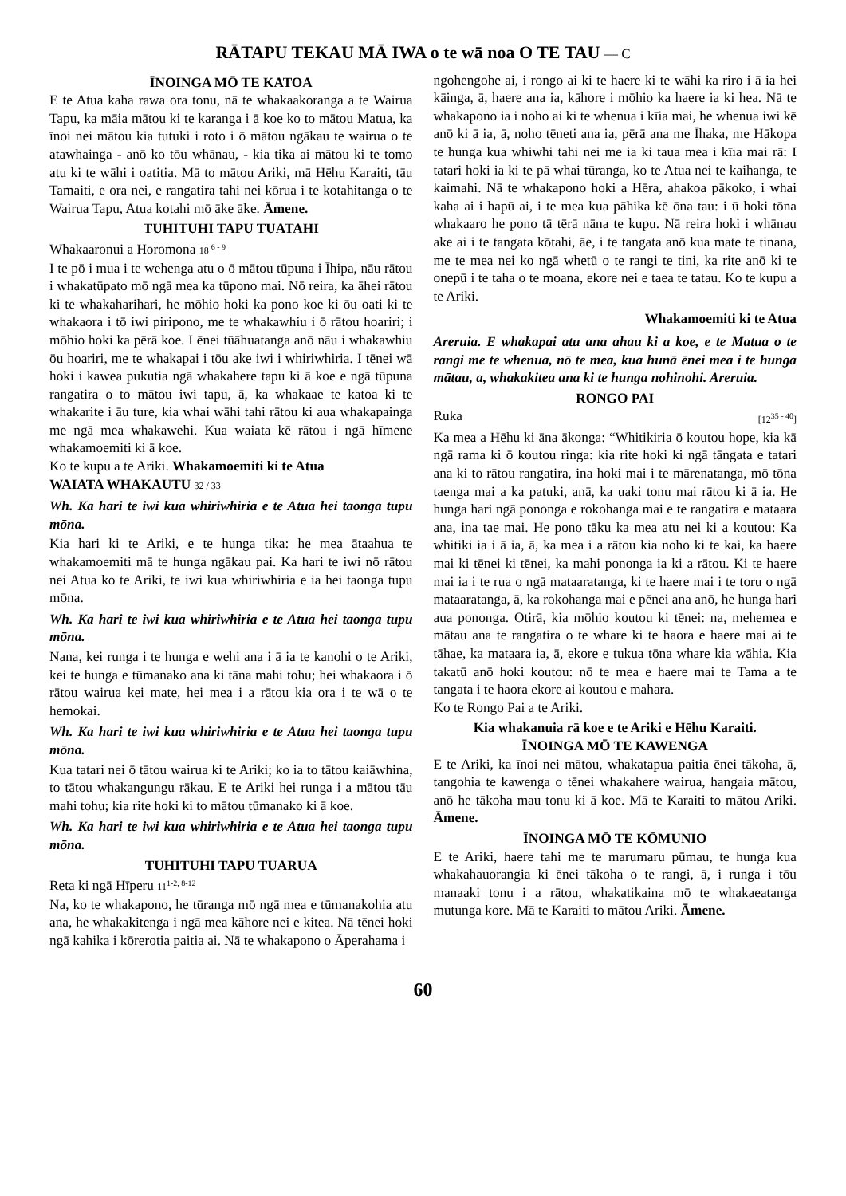RĀTAPU TEKAU MĀ IWA o te wā noa O TE TAU — C
ĪNOINGA MŌ TE KATOA
E te Atua kaha rawa ora tonu, nā te whakaakoranga a te Wairua Tapu, ka māia mātou ki te karanga i ā koe ko to mātou Matua, ka īnoi nei mātou kia tutuki i roto i ō mātou ngākau te wairua o te atawhainga - anō ko tōu whānau, - kia tika ai mātou ki te tomo atu ki te wāhi i oatitia. Mā to mātou Ariki, mā Hēhu Karaiti, tāu Tamaiti, e ora nei, e rangatira tahi nei kōrua i te kotahitanga o te Wairua Tapu, Atua kotahi mō āke āke. Āmene.
TUHITUHI TAPU TUATAHI
Whakaaronui a Horomona 18 <sup>6 - 9</sup>
I te pō i mua i te wehenga atu o ō mātou tūpuna i Īhipa, nāu rātou i whakatūpato mō ngā mea ka tūpono mai. Nō reira, ka āhei rātou ki te whakaharihari, he mōhio hoki ka pono koe ki ōu oati ki te whakaora i tō iwi piripono, me te whakawhiu i ō rātou hoariri; i mōhio hoki ka pērā koe. I ēnei tūāhuatanga anō nāu i whakawhiu ōu hoariri, me te whakapai i tōu ake iwi i whiriwhiria. I tēnei wā hoki i kawea pukutia ngā whakahere tapu ki ā koe e ngā tūpuna rangatira o to mātou iwi tapu, ā, ka whakaae te katoa ki te whakarite i āu ture, kia whai wāhi tahi rātou ki aua whakapainga me ngā mea whakawehi. Kua waiata kē rātou i ngā hīmene whakamoemiti ki ā koe.
Ko te kupu a te Ariki. Whakamoemiti ki te Atua
WAIATA WHAKAUTU 32 / 33
Wh. Ka hari te iwi kua whiriwhiria e te Atua hei taonga tupu mōna.
Kia hari ki te Ariki, e te hunga tika: he mea ātaahua te whakamoemiti mā te hunga ngākau pai. Ka hari te iwi nō rātou nei Atua ko te Ariki, te iwi kua whiriwhiria e ia hei taonga tupu mōna.
Wh. Ka hari te iwi kua whiriwhiria e te Atua hei taonga tupu mōna.
Nana, kei runga i te hunga e wehi ana i ā ia te kanohi o te Ariki, kei te hunga e tūmanako ana ki tāna mahi tohu; hei whakaora i ō rātou wairua kei mate, hei mea i a rātou kia ora i te wā o te hemokai.
Wh. Ka hari te iwi kua whiriwhiria e te Atua hei taonga tupu mōna.
Kua tatari nei ō tātou wairua ki te Ariki; ko ia to tātou kaiāwhina, to tātou whakangungu rākau. E te Ariki hei runga i a mātou tāu mahi tohu; kia rite hoki ki to mātou tūmanako ki ā koe.
Wh. Ka hari te iwi kua whiriwhiria e te Atua hei taonga tupu mōna.
TUHITUHI TAPU TUARUA
Reta ki ngā Hīperu 11<sup>1-2, 8-12</sup>
Na, ko te whakapono, he tūranga mō ngā mea e tūmanakohia atu ana, he whakakitenga i ngā mea kāhore nei e kitea. Nā tēnei hoki ngā kahika i kōrerotia paitia ai. Nā te whakapono o Āperahama i
ngohengohe ai, i rongo ai ki te haere ki te wāhi ka riro i ā ia hei kāinga, ā, haere ana ia, kāhore i mōhio ka haere ia ki hea. Nā te whakapono ia i noho ai ki te whenua i kīia mai, he whenua iwi kē anō ki ā ia, ā, noho tēneti ana ia, pērā ana me Īhaka, me Hākopa te hunga kua whiwhi tahi nei me ia ki taua mea i kīia mai rā: I tatari hoki ia ki te pā whai tūranga, ko te Atua nei te kaihanga, te kaimahi. Nā te whakapono hoki a Hēra, ahakoa pākoko, i whai kaha ai i hapū ai, i te mea kua pāhika kē ōna tau: i ū hoki tōna whakaaro he pono tā tērā nāna te kupu. Nā reira hoki i whānau ake ai i te tangata kōtahi, āe, i te tangata anō kua mate te tinana, me te mea nei ko ngā whetū o te rangi te tini, ka rite anō ki te onepū i te taha o te moana, ekore nei e taea te tatau. Ko te kupu a te Ariki.
Whakamoemiti ki te Atua
Areruia. E whakapai atu ana ahau ki a koe, e te Matua o te rangi me te whenua, nō te mea, kua hunā ēnei mea i te hunga mātau, a, whakakitea ana ki te hunga nohinohi. Areruia.
RONGO PAI
Ruka [12<sup>35 - 40</sup>]
Ka mea a Hēhu ki āna ākonga: “Whitikiria ō koutou hope, kia kā ngā rama ki ō koutou ringa: kia rite hoki ki ngā tāngata e tatari ana ki to rātou rangatira, ina hoki mai i te mārenatanga, mō tōna taenga mai a ka patuki, anā, ka uaki tonu mai rātou ki ā ia. He hunga hari ngā pononga e rokohanga mai e te rangatira e mataara ana, ina tae mai. He pono tāku ka mea atu nei ki a koutou: Ka whitiki ia i ā ia, ā, ka mea i a rātou kia noho ki te kai, ka haere mai ki tēnei ki tēnei, ka mahi pononga ia ki a rātou. Ki te haere mai ia i te rua o ngā mataaratanga, ki te haere mai i te toru o ngā mataaratanga, ā, ka rokohanga mai e pēnei ana anō, he hunga hari aua pononga. Otirā, kia mōhio koutou ki tēnei: na, mehemea e mātau ana te rangatira o te whare ki te haora e haere mai ai te tāhae, ka mataara ia, ā, ekore e tukua tōna whare kia wāhia. Kia takatū anō hoki koutou: nō te mea e haere mai te Tama a te tangata i te haora ekore ai koutou e mahara.
Ko te Rongo Pai a te Ariki.
Kia whakanuia rā koe e te Ariki e Hēhu Karaiti.
ĪNOINGA MŌ TE KAWENGA
E te Ariki, ka īnoi nei mātou, whakatapua paitia ēnei tākoha, ā, tangohia te kawenga o tēnei whakahere wairua, hangaia mātou, anō he tākoha mau tonu ki ā koe. Mā te Karaiti to mātou Ariki. Āmene.
ĪNOINGA MŌ TE KŌMUNIO
E te Ariki, haere tahi me te marumaru pūmau, te hunga kua whakahauorangia ki ēnei tākoha o te rangi, ā, i runga i tōu manaaki tonu i a rātou, whakatikaina mō te whakaeatanga mutunga kore. Mā te Karaiti to mātou Ariki. Āmene.
60